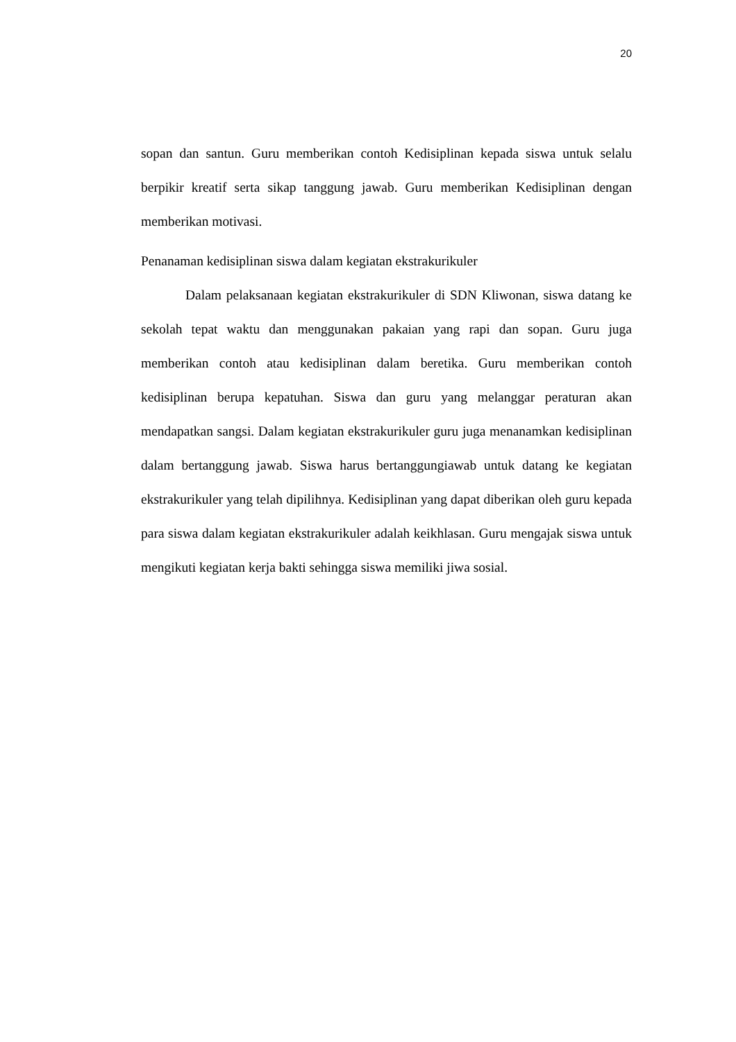20
sopan dan santun. Guru memberikan contoh Kedisiplinan kepada siswa untuk selalu berpikir kreatif serta sikap tanggung jawab. Guru memberikan Kedisiplinan dengan memberikan motivasi.
Penanaman kedisiplinan siswa dalam kegiatan ekstrakurikuler
Dalam pelaksanaan kegiatan ekstrakurikuler di SDN Kliwonan, siswa datang ke sekolah tepat waktu dan menggunakan pakaian yang rapi dan sopan. Guru juga memberikan contoh atau kedisiplinan dalam beretika. Guru memberikan contoh kedisiplinan berupa kepatuhan. Siswa dan guru yang melanggar peraturan akan mendapatkan sangsi. Dalam kegiatan ekstrakurikuler guru juga menanamkan kedisiplinan dalam bertanggung jawab. Siswa harus bertanggungiawab untuk datang ke kegiatan ekstrakurikuler yang telah dipilihnya. Kedisiplinan yang dapat diberikan oleh guru kepada para siswa dalam kegiatan ekstrakurikuler adalah keikhlasan. Guru mengajak siswa untuk mengikuti kegiatan kerja bakti sehingga siswa memiliki jiwa sosial.